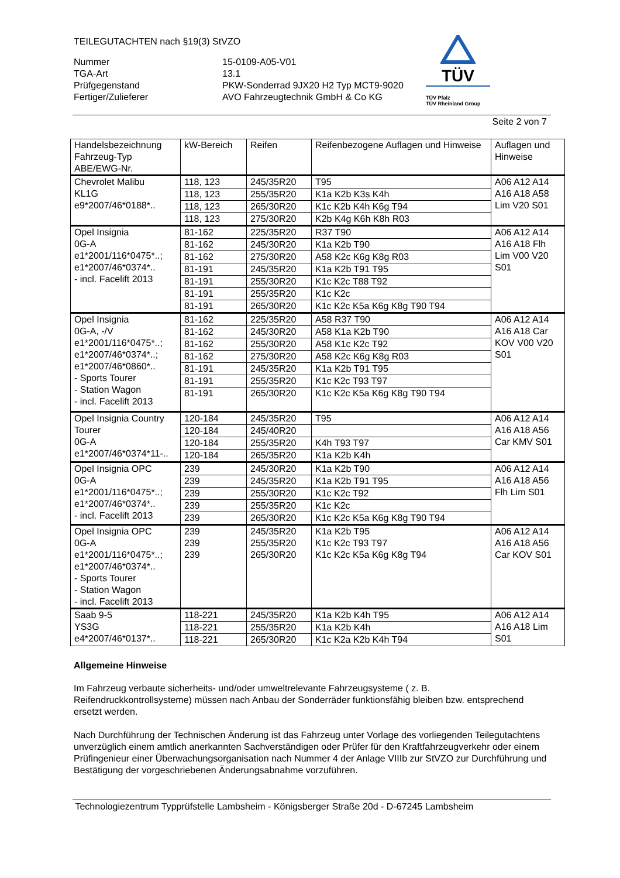TEILEGUTACHTEN nach §19(3) StVZO
Nummer
TGA-Art
Prüfgegenstand
Fertiger/Zulieferer
15-0109-A05-V01
13.1
PKW-Sonderrad 9JX20 H2 Typ MCT9-9020
AVO Fahrzeugtechnik GmbH & Co KG
TÜV
TÜV Pfalz
TÜV Rheinland Group
Seite 2 von 7
| Handelsbezeichnung Fahrzeug-Typ ABE/EWG-Nr. | kW-Bereich | Reifen | Reifenbezogene Auflagen und Hinweise | Auflagen und Hinweise |
| --- | --- | --- | --- | --- |
| Chevrolet Malibu KL1G e9*2007/46*0188*.. | 118, 123 | 245/35R20 | T95 | A06 A12 A14 A16 A18 A58 Lim V20 S01 |
| | 118, 123 | 255/35R20 | K1a K2b K3s K4h | |
| | 118, 123 | 265/30R20 | K1c K2b K4h K6g T94 | |
| | 118, 123 | 275/30R20 | K2b K4g K6h K8h R03 | |
| Opel Insignia 0G-A e1*2001/116*0475*..; e1*2007/46*0374*.. - incl. Facelift 2013 | 81-162 | 225/35R20 | R37 T90 | A06 A12 A14 A16 A18 Flh Lim V00 V20 S01 |
| | 81-162 | 245/30R20 | K1a K2b T90 | |
| | 81-162 | 275/30R20 | A58 K2c K6g K8g R03 | |
| | 81-191 | 245/35R20 | K1a K2b T91 T95 | |
| | 81-191 | 255/30R20 | K1c K2c T88 T92 | |
| | 81-191 | 255/35R20 | K1c K2c | |
| | 81-191 | 265/30R20 | K1c K2c K5a K6g K8g T90 T94 | |
| Opel Insignia 0G-A, -/V e1*2001/116*0475*..; e1*2007/46*0374*..; e1*2007/46*0860*.. - Sports Tourer - Station Wagon - incl. Facelift 2013 | 81-162 | 225/35R20 | A58 R37 T90 | A06 A12 A14 A16 A18 Car KOV V00 V20 S01 |
| | 81-162 | 245/30R20 | A58 K1a K2b T90 | |
| | 81-162 | 255/30R20 | A58 K1c K2c T92 | |
| | 81-162 | 275/30R20 | A58 K2c K6g K8g R03 | |
| | 81-191 | 245/35R20 | K1a K2b T91 T95 | |
| | 81-191 | 255/35R20 | K1c K2c T93 T97 | |
| | 81-191 | 265/30R20 | K1c K2c K5a K6g K8g T90 T94 | |
| Opel Insignia Country Tourer 0G-A e1*2007/46*0374*11-.. | 120-184 | 245/35R20 | T95 | A06 A12 A14 A16 A18 A56 Car KMV S01 |
| | 120-184 | 245/40R20 | | |
| | 120-184 | 255/35R20 | K4h T93 T97 | |
| | 120-184 | 265/35R20 | K1a K2b K4h | |
| Opel Insignia OPC 0G-A e1*2001/116*0475*..; e1*2007/46*0374*.. - incl. Facelift 2013 | 239 | 245/30R20 | K1a K2b T90 | A06 A12 A14 A16 A18 A56 Flh Lim S01 |
| | 239 | 245/35R20 | K1a K2b T91 T95 | |
| | 239 | 255/30R20 | K1c K2c T92 | |
| | 239 | 255/35R20 | K1c K2c | |
| | 239 | 265/30R20 | K1c K2c K5a K6g K8g T90 T94 | |
| Opel Insignia OPC 0G-A e1*2001/116*0475*..; e1*2007/46*0374*.. - Sports Tourer - Station Wagon - incl. Facelift 2013 | 239 239 239 | 245/35R20 255/35R20 265/30R20 | K1a K2b T95 K1c K2c T93 T97 K1c K2c K5a K6g K8g T94 | A06 A12 A14 A16 A18 A56 Car KOV S01 |
| Saab 9-5 YS3G e4*2007/46*0137*.. | 118-221 | 245/35R20 | K1a K2b K4h T95 | A06 A12 A14 A16 A18 Lim S01 |
| | 118-221 | 255/35R20 | K1a K2b K4h | |
| | 118-221 | 265/30R20 | K1c K2a K2b K4h T94 | |
Allgemeine Hinweise
Im Fahrzeug verbaute sicherheits- und/oder umweltrelevante Fahrzeugsysteme ( z. B. Reifendruckkontrollsysteme) müssen nach Anbau der Sonderräder funktionsfähig bleiben bzw. entsprechend ersetzt werden.
Nach Durchführung der Technischen Änderung ist das Fahrzeug unter Vorlage des vorliegenden Teilegutachtens unverzüglich einem amtlich anerkannten Sachverständigen oder Prüfer für den Kraftfahrzeugverkehr oder einem Prüfingenieur einer Überwachungsorganisation nach Nummer 4 der Anlage VIIIb zur StVZO zur Durchführung und Bestätigung der vorgeschriebenen Änderungsabnahme vorzuführen.
Technologiezentrum Typprüfstelle Lambsheim - Königsberger Straße 20d - D-67245 Lambsheim